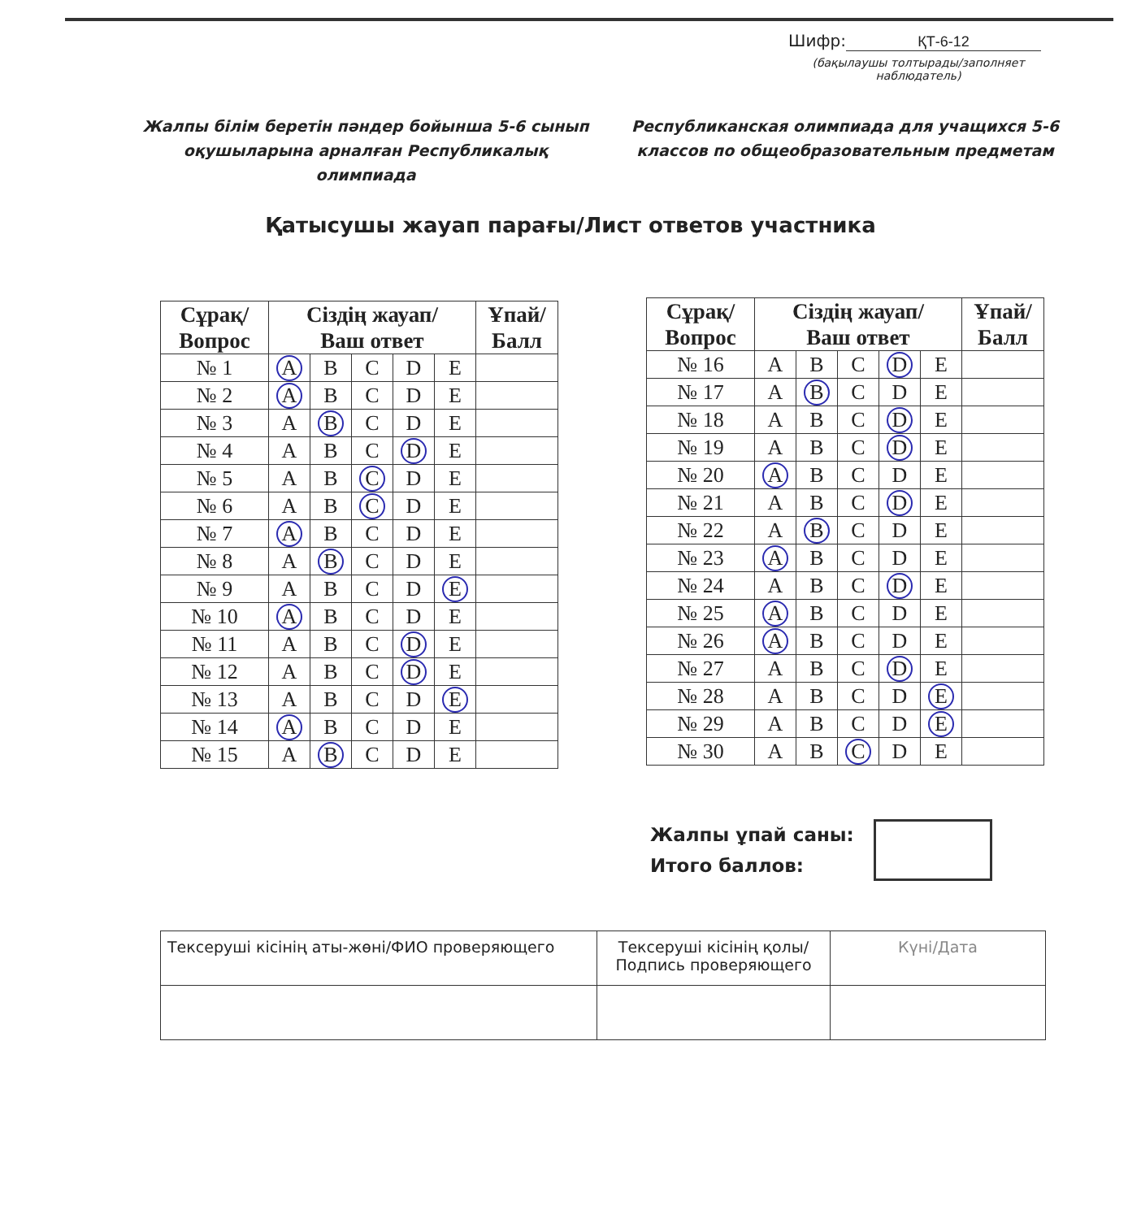Шифр: ҚТ-6-12
(бақылаушы толтырады/заполняет наблюдатель)
Жалпы білім беретін пәндер бойынша 5-6 сынып оқушыларына арналған Республикалық олимпиада
Республиканская олимпиада для учащихся 5-6 классов по общеобразовательным предметам
Қатысушы жауап парағы/Лист ответов участника
| Сұрақ/ Вопрос | Сіздің жауап/ Ваш ответ | | | | | Ұпай/ Балл |
| --- | --- | --- | --- | --- | --- | --- |
| № 1 | A | B | C | D | E | |
| № 2 | A | B | C | D | E | |
| № 3 | A | B | C | D | E | |
| № 4 | A | B | C | D | E | |
| № 5 | A | B | C | D | E | |
| № 6 | A | B | C | D | E | |
| № 7 | A | B | C | D | E | |
| № 8 | A | B | C | D | E | |
| № 9 | A | B | C | D | E | |
| № 10 | A | B | C | D | E | |
| № 11 | A | B | C | D | E | |
| № 12 | A | B | C | D | E | |
| № 13 | A | B | C | D | E | |
| № 14 | A | B | C | D | E | |
| № 15 | A | B | C | D | E | |
| Сұрақ/ Вопрос | Сіздің жауап/ Ваш ответ | | | | | Ұпай/ Балл |
| --- | --- | --- | --- | --- | --- | --- |
| № 16 | A | B | C | D | E | |
| № 17 | A | B | C | D | E | |
| № 18 | A | B | C | D | E | |
| № 19 | A | B | C | D | E | |
| № 20 | A | B | C | D | E | |
| № 21 | A | B | C | D | E | |
| № 22 | A | B | C | D | E | |
| № 23 | A | B | C | D | E | |
| № 24 | A | B | C | D | E | |
| № 25 | A | B | C | D | E | |
| № 26 | A | B | C | D | E | |
| № 27 | A | B | C | D | E | |
| № 28 | A | B | C | D | E | |
| № 29 | A | B | C | D | E | |
| № 30 | A | B | C | D | E | |
Жалпы ұпай саны:
Итого баллов:
| Тексеруші кісінің аты-жөні/ФИО проверяющего | Тексеруші кісінің қолы/ Подпись проверяющего | Күні/Дата |